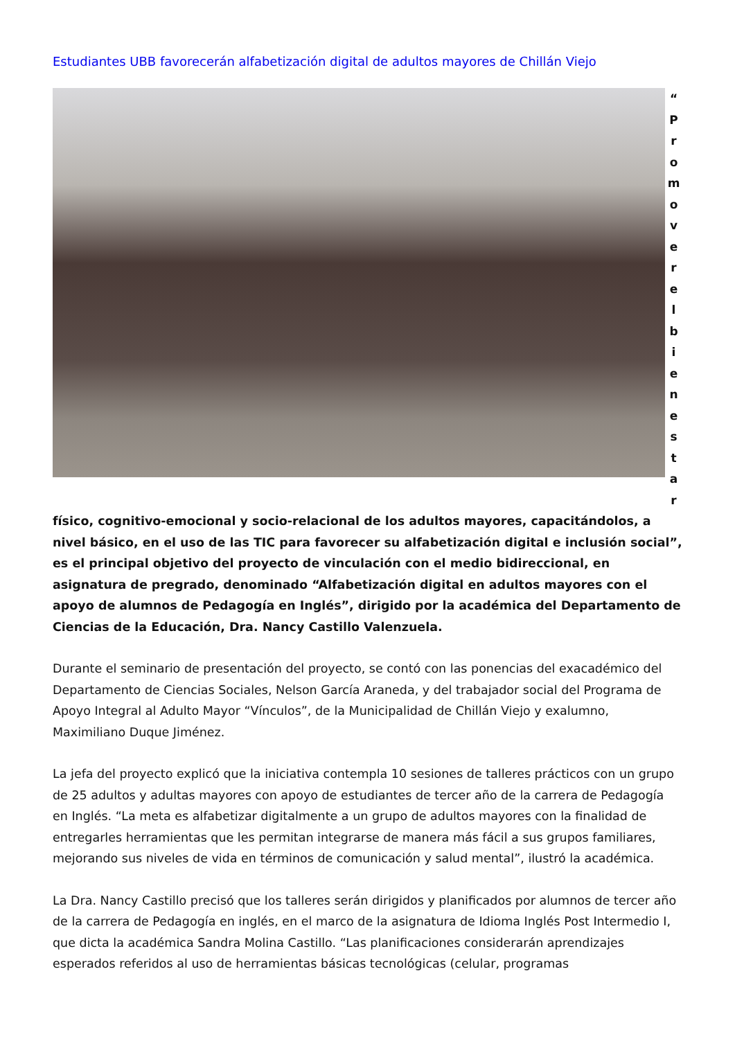Estudiantes UBB favorecerán alfabetización digital de adultos mayores de Chillán Viejo
“
P
r
o
m
o
v
e
r
e
l
b
i
e
n
e
s
t
a
r
físico, cognitivo-emocional y socio-relacional de los adultos mayores, capacitándolos, a nivel básico, en el uso de las TIC para favorecer su alfabetización digital e inclusión social”, es el principal objetivo del proyecto de vinculación con el medio bidireccional, en asignatura de pregrado, denominado “Alfabetización digital en adultos mayores con el apoyo de alumnos de Pedagogía en Inglés”, dirigido por la académica del Departamento de Ciencias de la Educación, Dra. Nancy Castillo Valenzuela.
Durante el seminario de presentación del proyecto, se contó con las ponencias del exacadémico del Departamento de Ciencias Sociales, Nelson García Araneda, y del trabajador social del Programa de Apoyo Integral al Adulto Mayor “Vínculos”, de la Municipalidad de Chillán Viejo y exalumno, Maximiliano Duque Jiménez.
La jefa del proyecto explicó que la iniciativa contempla 10 sesiones de talleres prácticos con un grupo de 25 adultos y adultas mayores con apoyo de estudiantes de tercer año de la carrera de Pedagogía en Inglés. “La meta es alfabetizar digitalmente a un grupo de adultos mayores con la finalidad de entregarles herramientas que les permitan integrarse de manera más fácil a sus grupos familiares, mejorando sus niveles de vida en términos de comunicación y salud mental”, ilustró la académica.
La Dra. Nancy Castillo precisó que los talleres serán dirigidos y planificados por alumnos de tercer año de la carrera de Pedagogía en inglés, en el marco de la asignatura de Idioma Inglés Post Intermedio I, que dicta la académica Sandra Molina Castillo. “Las planificaciones considerarán aprendizajes esperados referidos al uso de herramientas básicas tecnológicas (celular, programas